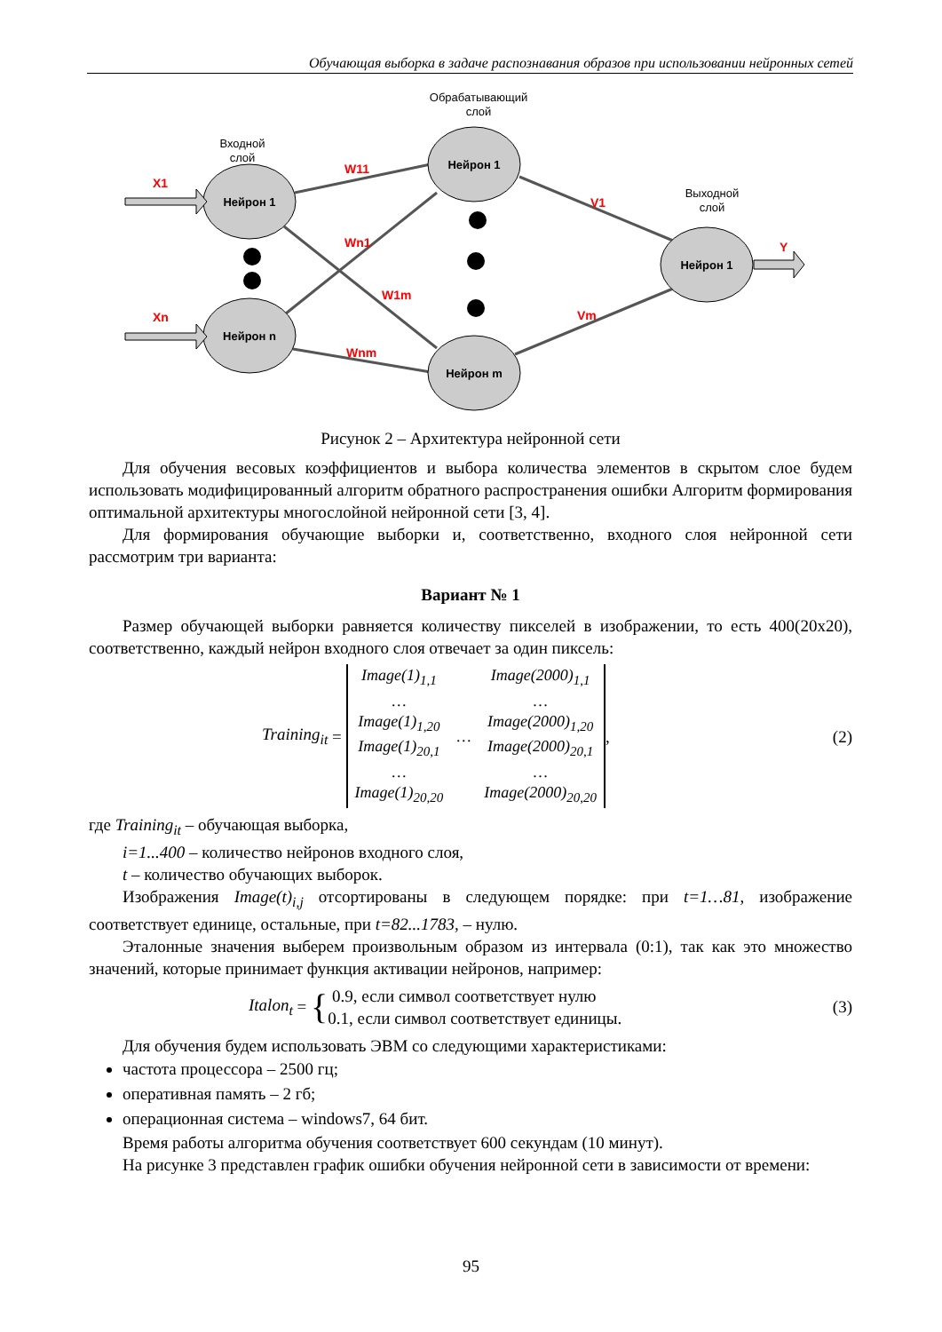Обучающая выборка в задаче распознавания образов при использовании нейронных сетей
Нейрон 1
Нейрон n
Нейрон 1
Нейрон m
Нейрон 1
Входной
слой
Обрабатывающий
слой
Выходной
слой
X1
Xn
Y
W11
Wn1
W1m
Wnm
V1
Vm
Рисунок 2 – Архитектура нейронной сети
Для обучения весовых коэффициентов и выбора количества элементов в скрытом слое будем использовать модифицированный алгоритм обратного распространения ошибки Алгоритм формирования оптимальной архитектуры многослойной нейронной сети [3, 4].
Для формирования обучающие выборки и, соответственно, входного слоя нейронной сети рассмотрим три варианта:
Вариант № 1
Размер обучающей выборки равняется количеству пикселей в изображении, то есть 400(20x20), соответственно, каждый нейрон входного слоя отвечает за один пиксель:
Training<sub>it</sub> =
| Image(1)<sub>1,1</sub> | | Image(2000)<sub>1,1</sub> |
| … | | … |
| Image(1)<sub>1,20</sub> | … | Image(2000)<sub>1,20</sub> |
| Image(1)<sub>20,1</sub> | | Image(2000)<sub>20,1</sub> |
| … | | … |
| Image(1)<sub>20,20</sub> | | Image(2000)<sub>20,20</sub> |
,
(2)
где Training<sub>it</sub> – обучающая выборка,
i=1...400 – количество нейронов входного слоя,
t – количество обучающих выборок.
Изображения Image(t)<sub>i,j</sub> отсортированы в следующем порядке: при t=1…81, изображение соответствует единице, остальные, при t=82...1783, – нулю.
Эталонные значения выберем произвольным образом из интервала (0:1), так как это множество значений, которые принимает функция активации нейронов, например:
Italon<sub>t</sub> = { 0.9, если символ соответствует нулю
0.1, если символ соответствует единицы.
(3)
Для обучения будем использовать ЭВМ со следующими характеристиками:
частота процессора – 2500 гц;
оперативная память – 2 гб;
операционная система – windows7, 64 бит.
Время работы алгоритма обучения соответствует 600 секундам (10 минут).
На рисунке 3 представлен график ошибки обучения нейронной сети в зависимости от времени:
95